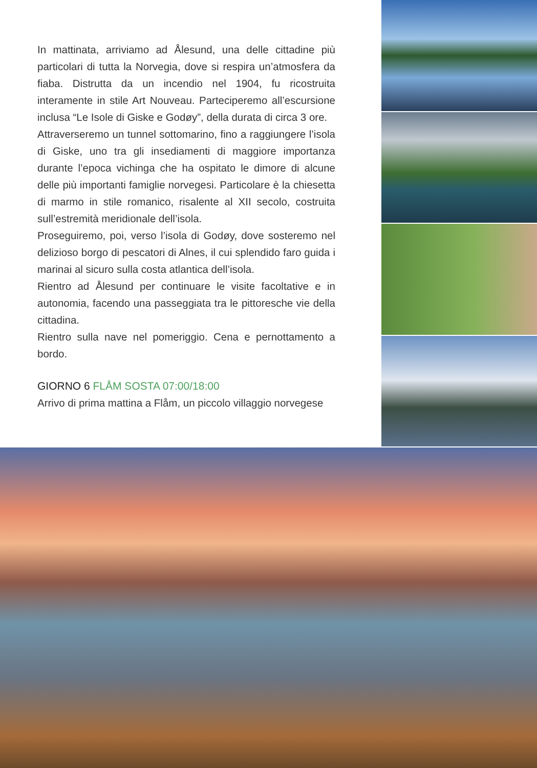In mattinata, arriviamo ad Ålesund, una delle cittadine più particolari di tutta la Norvegia, dove si respira un’atmosfera da fiaba. Distrutta da un incendio nel 1904, fu ricostruita interamente in stile Art Nouveau. Parteciperemo all’escursione inclusa “Le Isole di Giske e Godøy”, della durata di circa 3 ore.
Attraverseremo un tunnel sottomarino, fino a raggiungere l’isola di Giske, uno tra gli insediamenti di maggiore importanza durante l’epoca vichinga che ha ospitato le dimore di alcune delle più importanti famiglie norvegesi. Particolare è la chiesetta di marmo in stile romanico, risalente al XII secolo, costruita sull’estremità meridionale dell’isola.
Proseguiremo, poi, verso l’isola di Godøy, dove sosteremo nel delizioso borgo di pescatori di Alnes, il cui splendido faro guida i marinai al sicuro sulla costa atlantica dell’isola.
Rientro ad Ålesund per continuare le visite facoltative e in autonomia, facendo una passeggiata tra le pittoresche vie della cittadina.
Rientro sulla nave nel pomeriggio. Cena e pernottamento a bordo.
GIORNO 6 FLÅM SOSTA 07:00/18:00
Arrivo di prima mattina a Flåm, un piccolo villaggio norvegese